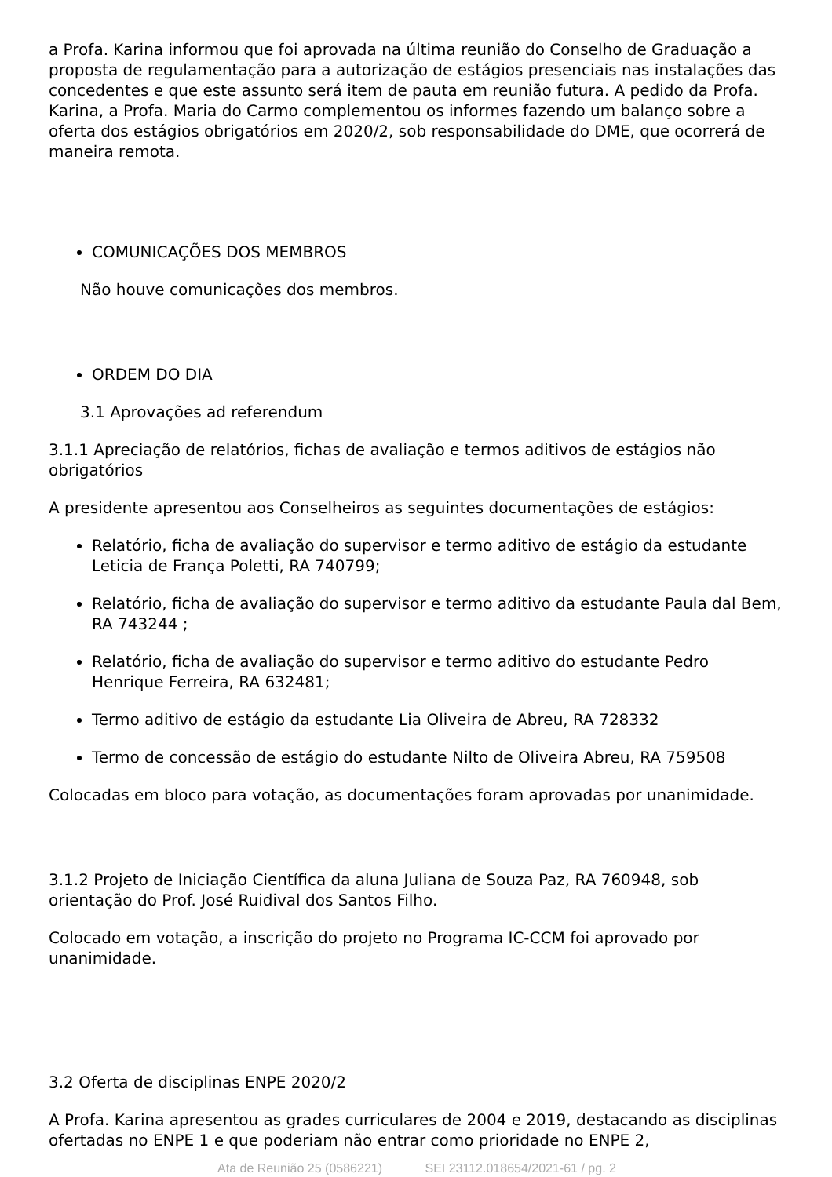a Profa. Karina informou que foi aprovada na última reunião do Conselho de Graduação a proposta de regulamentação para a autorização de estágios presenciais nas instalações das concedentes e que este assunto será item de pauta em reunião futura. A pedido da Profa. Karina, a Profa. Maria do Carmo complementou os informes fazendo um balanço sobre a oferta dos estágios obrigatórios em 2020/2, sob responsabilidade do DME, que ocorrerá de maneira remota.
COMUNICAÇÕES DOS MEMBROS
Não houve comunicações dos membros.
ORDEM DO DIA
3.1 Aprovações ad referendum
3.1.1 Apreciação de relatórios, fichas de avaliação e termos aditivos de estágios não obrigatórios
A presidente apresentou aos Conselheiros as seguintes documentações de estágios:
Relatório, ficha de avaliação do supervisor e termo aditivo de estágio da estudante Leticia de França Poletti, RA 740799;
Relatório, ficha de avaliação do supervisor e termo aditivo da estudante Paula dal Bem, RA 743244 ;
Relatório, ficha de avaliação do supervisor e termo aditivo do estudante Pedro Henrique Ferreira, RA 632481;
Termo aditivo de estágio da estudante Lia Oliveira de Abreu, RA 728332
Termo de concessão de estágio do estudante Nilto de Oliveira Abreu, RA 759508
Colocadas em bloco para votação, as documentações foram aprovadas por unanimidade.
3.1.2 Projeto de Iniciação Científica da aluna Juliana de Souza Paz, RA 760948, sob orientação do Prof. José Ruidival dos Santos Filho.
Colocado em votação, a inscrição do projeto no Programa IC-CCM foi aprovado por unanimidade.
3.2 Oferta de disciplinas ENPE 2020/2
A Profa. Karina apresentou as grades curriculares de 2004 e 2019, destacando as disciplinas ofertadas no ENPE 1 e que poderiam não entrar como prioridade no ENPE 2,
Ata de Reunião 25 (0586221) SEI 23112.018654/2021-61 / pg. 2